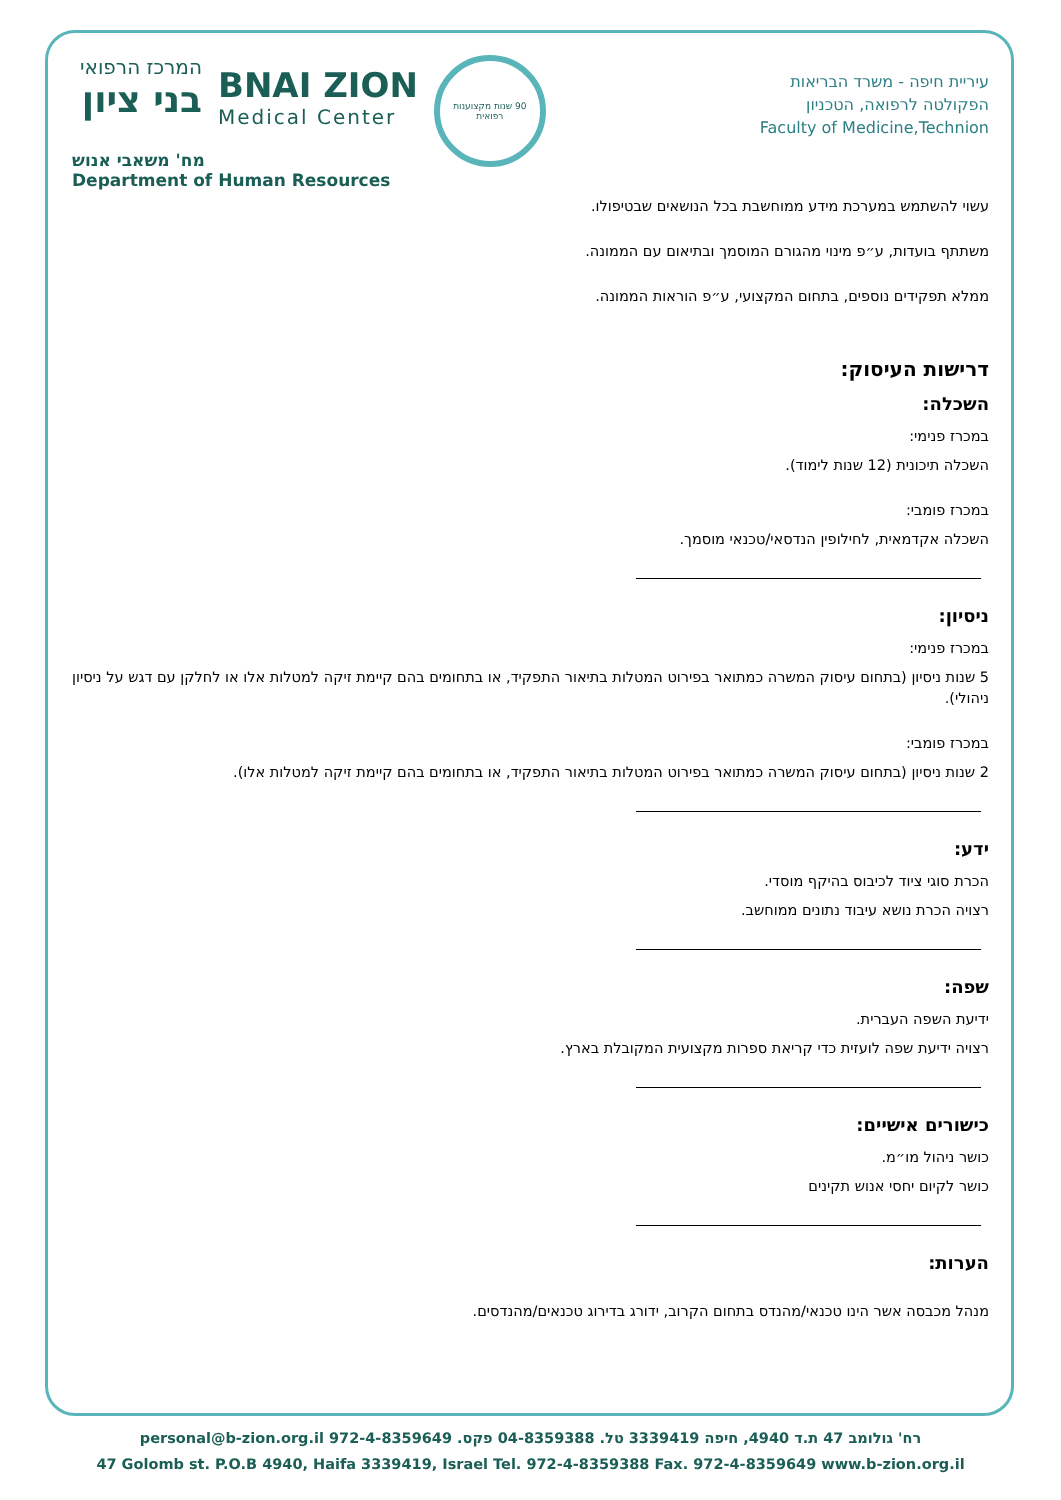המרכז הרפואי
בני ציון
BNAI ZION
Medical Center
90 שנות מקצוענות רפואית
עיריית חיפה - משרד הבריאות
הפקולטה לרפואה, הטכניון
Faculty of Medicine,Technion
מח' משאבי אנוש
Department of Human Resources
עשוי להשתמש במערכת מידע ממוחשבת בכל הנושאים שבטיפולו.
משתתף בועדות, ע״פ מינוי מהגורם המוסמך ובתיאום עם הממונה.
ממלא תפקידים נוספים, בתחום המקצועי, ע״פ הוראות הממונה.
דרישות העיסוק:
השכלה:
במכרז פנימי:
השכלה תיכונית (12 שנות לימוד).
במכרז פומבי:
השכלה אקדמאית, לחילופין הנדסאי/טכנאי מוסמך.
ניסיון:
במכרז פנימי:
5 שנות ניסיון (בתחום עיסוק המשרה כמתואר בפירוט המטלות בתיאור התפקיד, או בתחומים בהם קיימת זיקה למטלות אלו או לחלקן עם דגש על ניסיון ניהולי).
במכרז פומבי:
2 שנות ניסיון (בתחום עיסוק המשרה כמתואר בפירוט המטלות בתיאור התפקיד, או בתחומים בהם קיימת זיקה למטלות אלו).
ידע:
הכרת סוגי ציוד לכיבוס בהיקף מוסדי.
רצויה הכרת נושא עיבוד נתונים ממוחשב.
שפה:
ידיעת השפה העברית.
רצויה ידיעת שפה לועזית כדי קריאת ספרות מקצועית המקובלת בארץ.
כישורים אישיים:
כושר ניהול מו״מ.
כושר לקיום יחסי אנוש תקינים
הערות:
מנהל מכבסה אשר הינו טכנאי/מהנדס בתחום הקרוב, ידורג בדירוג טכנאים/מהנדסים.
רח' גולומב 47 ת.ד 4940, חיפה 3339419 טל. 04-8359388 פקס. 972-4-8359649 personal@b-zion.org.il
47 Golomb st. P.O.B 4940, Haifa 3339419, Israel Tel. 972-4-8359388 Fax. 972-4-8359649 www.b-zion.org.il